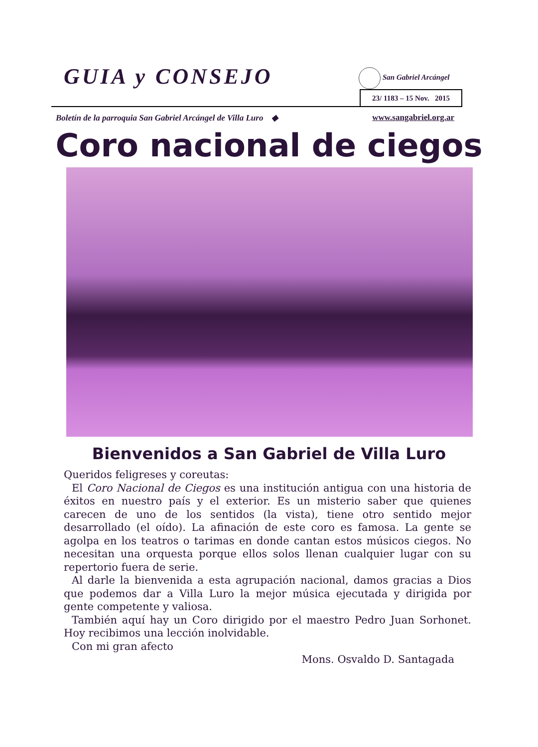GUIA y CONSEJO San Gabriel Arcángel
23/ 1183 – 15 Nov. 2015
Boletín de la parroquia San Gabriel Arcángel de Villa Luro ◆ www.sangabriel.org.ar
Coro nacional de ciegos
Bienvenidos a San Gabriel de Villa Luro
Queridos feligreses y coreutas:
El Coro Nacional de Ciegos es una institución antigua con una historia de éxitos en nuestro país y el exterior. Es un misterio saber que quienes carecen de uno de los sentidos (la vista), tiene otro sentido mejor desarrollado (el oído). La afinación de este coro es famosa. La gente se agolpa en los teatros o tarimas en donde cantan estos músicos ciegos. No necesitan una orquesta porque ellos solos llenan cualquier lugar con su repertorio fuera de serie.
Al darle la bienvenida a esta agrupación nacional, damos gracias a Dios que podemos dar a Villa Luro la mejor música ejecutada y dirigida por gente competente y valiosa.
También aquí hay un Coro dirigido por el maestro Pedro Juan Sorhonet. Hoy recibimos una lección inolvidable.
Con mi gran afecto
Mons. Osvaldo D. Santagada